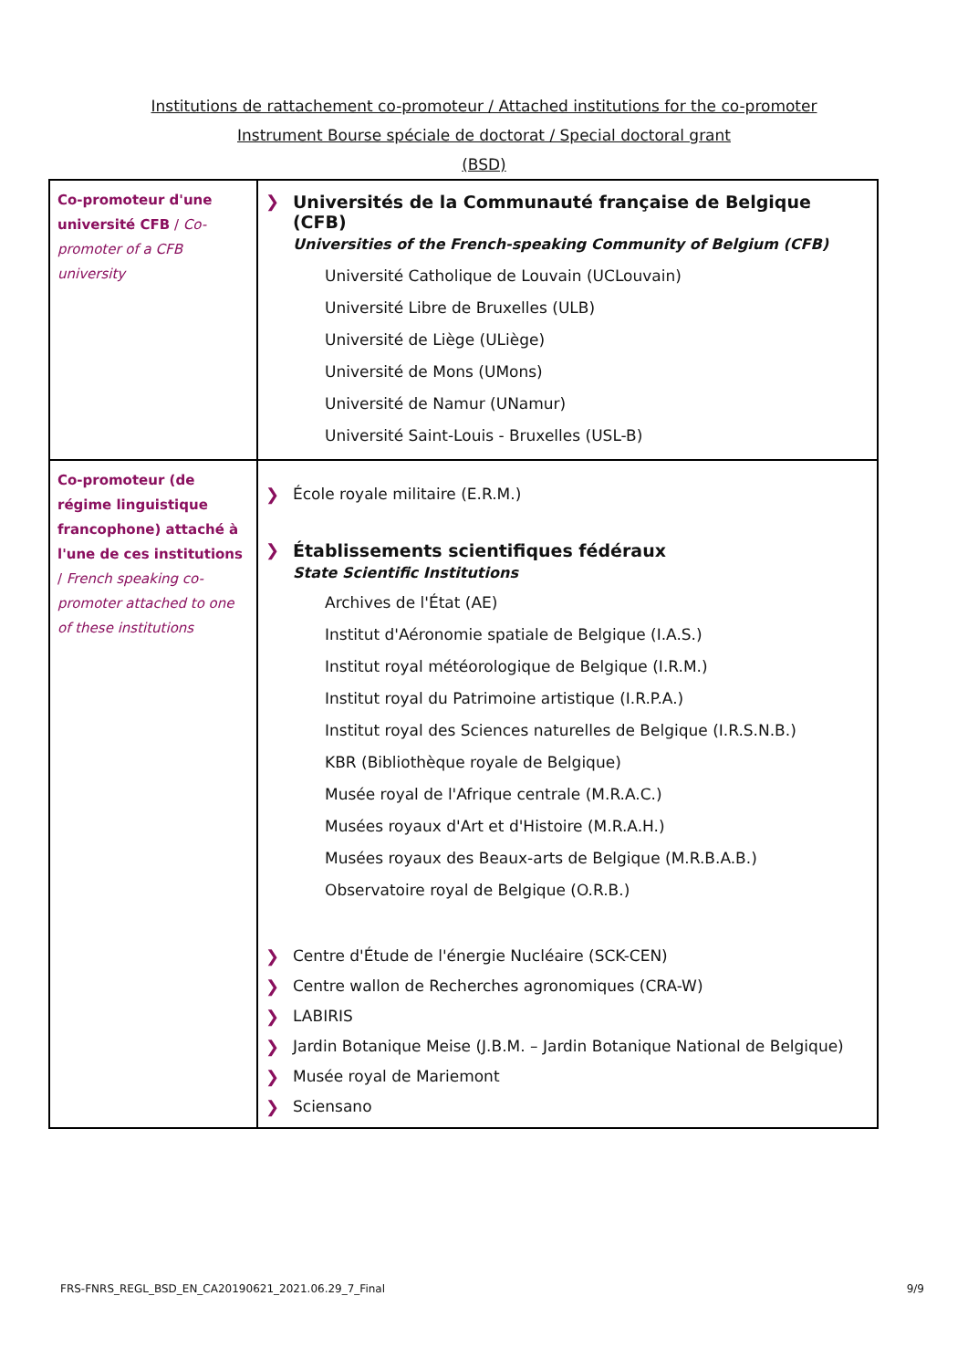Institutions de rattachement co-promoteur / Attached institutions for the co-promoter
Instrument Bourse spéciale de doctorat / Special doctoral grant
(BSD)
| Co-promoteur d'une université CFB / Co-promoter of a CFB university | ❯ Universités de la Communauté française de Belgique (CFB) Universities of the French-speaking Community of Belgium (CFB) Université Catholique de Louvain (UCLouvain) Université Libre de Bruxelles (ULB) Université de Liège (ULiège) Université de Mons (UMons) Université de Namur (UNamur) Université Saint-Louis - Bruxelles (USL-B) |
| Co-promoteur (de régime linguistique francophone) attaché à l'une de ces institutions / French speaking co-promoter attached to one of these institutions | ❯ École royale militaire (E.R.M.) ❯ Établissements scientifiques fédéraux State Scientific Institutions Archives de l'État (AE) Institut d'Aéronomie spatiale de Belgique (I.A.S.) Institut royal météorologique de Belgique (I.R.M.) Institut royal du Patrimoine artistique (I.R.P.A.) Institut royal des Sciences naturelles de Belgique (I.R.S.N.B.) KBR (Bibliothèque royale de Belgique) Musée royal de l'Afrique centrale (M.R.A.C.) Musées royaux d'Art et d'Histoire (M.R.A.H.) Musées royaux des Beaux-arts de Belgique (M.R.B.A.B.) Observatoire royal de Belgique (O.R.B.) ❯ Centre d'Étude de l'énergie Nucléaire (SCK-CEN) ❯ Centre wallon de Recherches agronomiques (CRA-W) ❯ LABIRIS ❯ Jardin Botanique Meise (J.B.M. – Jardin Botanique National de Belgique) ❯ Musée royal de Mariemont ❯ Sciensano |
FRS-FNRS_REGL_BSD_EN_CA20190621_2021.06.29_7_Final 9/9